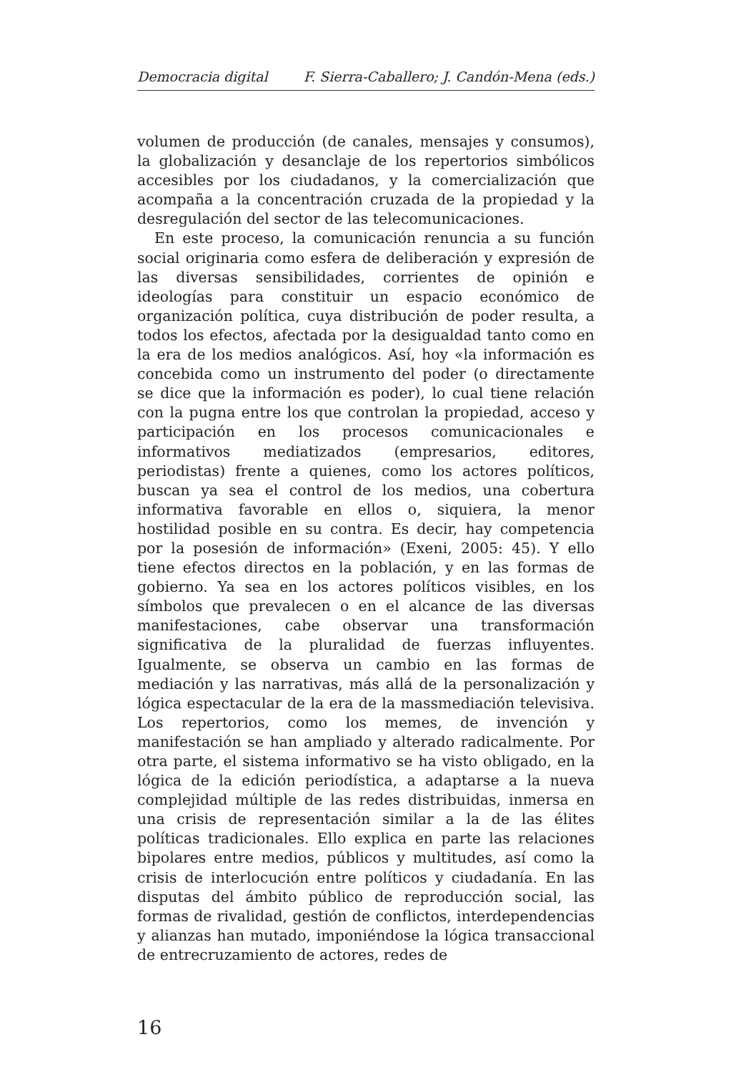Democracia digital F. Sierra-Caballero; J. Candón-Mena (eds.)
volumen de producción (de canales, mensajes y consumos), la globalización y desanclaje de los repertorios simbólicos accesibles por los ciudadanos, y la comercialización que acompaña a la concentración cruzada de la propiedad y la desregulación del sector de las telecomunicaciones.
En este proceso, la comunicación renuncia a su función social originaria como esfera de deliberación y expresión de las diversas sensibilidades, corrientes de opinión e ideologías para constituir un espacio económico de organización política, cuya distribución de poder resulta, a todos los efectos, afectada por la desigualdad tanto como en la era de los medios analógicos. Así, hoy «la información es concebida como un instrumento del poder (o directamente se dice que la información es poder), lo cual tiene relación con la pugna entre los que controlan la propiedad, acceso y participación en los procesos comunicacionales e informativos mediatizados (empresarios, editores, periodistas) frente a quienes, como los actores políticos, buscan ya sea el control de los medios, una cobertura informativa favorable en ellos o, siquiera, la menor hostilidad posible en su contra. Es decir, hay competencia por la posesión de información» (Exeni, 2005: 45). Y ello tiene efectos directos en la población, y en las formas de gobierno. Ya sea en los actores políticos visibles, en los símbolos que prevalecen o en el alcance de las diversas manifestaciones, cabe observar una transformación significativa de la pluralidad de fuerzas influyentes. Igualmente, se observa un cambio en las formas de mediación y las narrativas, más allá de la personalización y lógica espectacular de la era de la massmediación televisiva. Los repertorios, como los memes, de invención y manifestación se han ampliado y alterado radicalmente. Por otra parte, el sistema informativo se ha visto obligado, en la lógica de la edición periodística, a adaptarse a la nueva complejidad múltiple de las redes distribuidas, inmersa en una crisis de representación similar a la de las élites políticas tradicionales. Ello explica en parte las relaciones bipolares entre medios, públicos y multitudes, así como la crisis de interlocución entre políticos y ciudadanía. En las disputas del ámbito público de reproducción social, las formas de rivalidad, gestión de conflictos, interdependencias y alianzas han mutado, imponiéndose la lógica transaccional de entrecruzamiento de actores, redes de
16